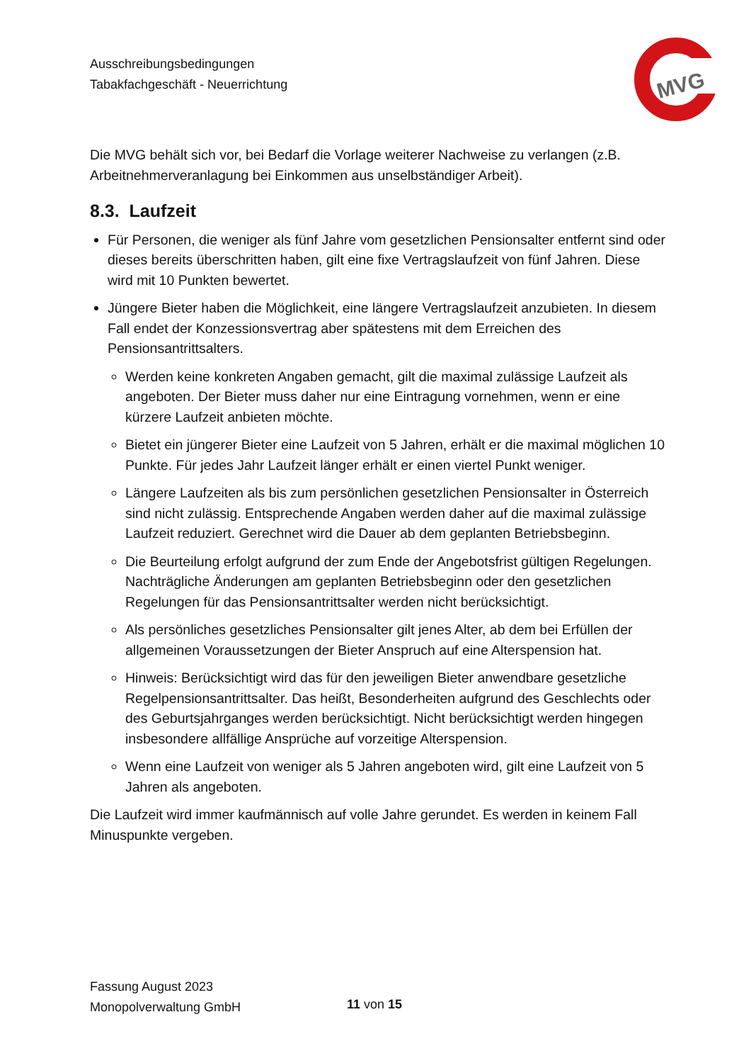Ausschreibungsbedingungen
Tabakfachgeschäft - Neuerrichtung
MVG
Die MVG behält sich vor, bei Bedarf die Vorlage weiterer Nachweise zu verlangen (z.B. Arbeitnehmerveranlagung bei Einkommen aus unselbständiger Arbeit).
8.3. Laufzeit
Für Personen, die weniger als fünf Jahre vom gesetzlichen Pensionsalter entfernt sind oder dieses bereits überschritten haben, gilt eine fixe Vertragslaufzeit von fünf Jahren. Diese wird mit 10 Punkten bewertet.
Jüngere Bieter haben die Möglichkeit, eine längere Vertragslaufzeit anzubieten. In diesem Fall endet der Konzessionsvertrag aber spätestens mit dem Erreichen des Pensionsantrittsalters.
Werden keine konkreten Angaben gemacht, gilt die maximal zulässige Laufzeit als angeboten. Der Bieter muss daher nur eine Eintragung vornehmen, wenn er eine kürzere Laufzeit anbieten möchte.
Bietet ein jüngerer Bieter eine Laufzeit von 5 Jahren, erhält er die maximal möglichen 10 Punkte. Für jedes Jahr Laufzeit länger erhält er einen viertel Punkt weniger.
Längere Laufzeiten als bis zum persönlichen gesetzlichen Pensionsalter in Österreich sind nicht zulässig. Entsprechende Angaben werden daher auf die maximal zulässige Laufzeit reduziert. Gerechnet wird die Dauer ab dem geplanten Betriebsbeginn.
Die Beurteilung erfolgt aufgrund der zum Ende der Angebotsfrist gültigen Regelungen. Nachträgliche Änderungen am geplanten Betriebsbeginn oder den gesetzlichen Regelungen für das Pensionsantrittsalter werden nicht berücksichtigt.
Als persönliches gesetzliches Pensionsalter gilt jenes Alter, ab dem bei Erfüllen der allgemeinen Voraussetzungen der Bieter Anspruch auf eine Alterspension hat.
Hinweis: Berücksichtigt wird das für den jeweiligen Bieter anwendbare gesetzliche Regelpensionsantrittsalter. Das heißt, Besonderheiten aufgrund des Geschlechts oder des Geburtsjahrganges werden berücksichtigt. Nicht berücksichtigt werden hingegen insbesondere allfällige Ansprüche auf vorzeitige Alterspension.
Wenn eine Laufzeit von weniger als 5 Jahren angeboten wird, gilt eine Laufzeit von 5 Jahren als angeboten.
Die Laufzeit wird immer kaufmännisch auf volle Jahre gerundet. Es werden in keinem Fall Minuspunkte vergeben.
Fassung August 2023
Monopolverwaltung GmbH
11 von 15